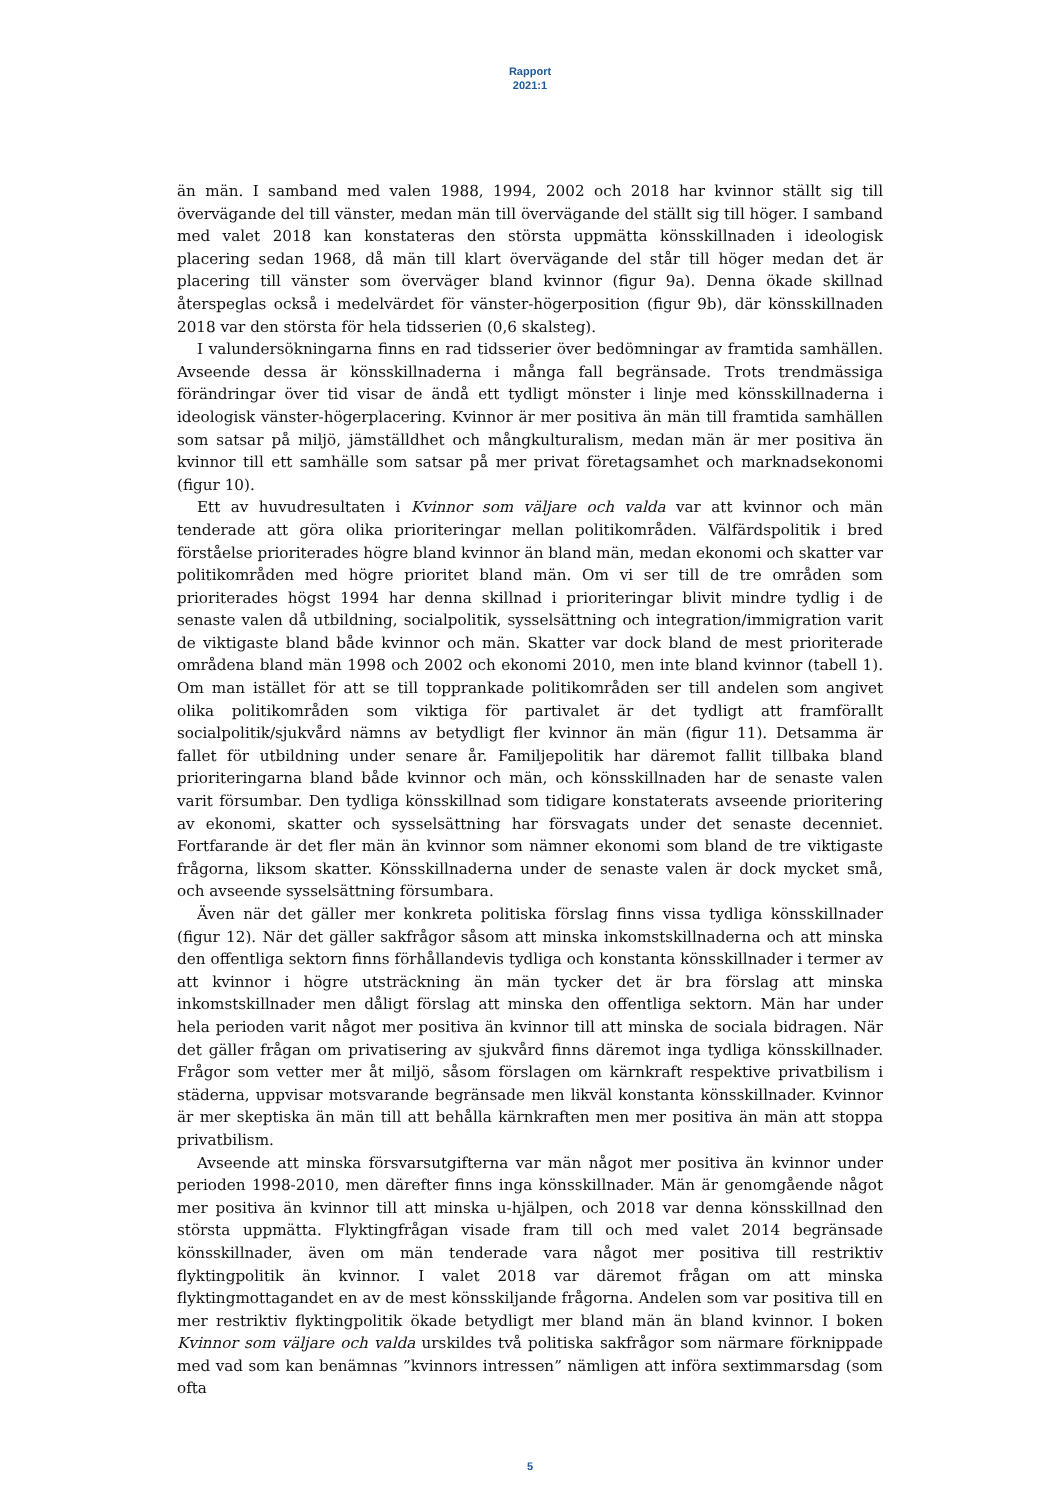Rapport
2021:1
än män. I samband med valen 1988, 1994, 2002 och 2018 har kvinnor ställt sig till övervägande del till vänster, medan män till övervägande del ställt sig till höger. I samband med valet 2018 kan konstateras den största uppmätta könsskillnaden i ideologisk placering sedan 1968, då män till klart övervägande del står till höger medan det är placering till vänster som överväger bland kvinnor (figur 9a). Denna ökade skillnad återspeglas också i medelvärdet för vänster-högerposition (figur 9b), där könsskillnaden 2018 var den största för hela tidsserien (0,6 skalsteg).
I valundersökningarna finns en rad tidsserier över bedömningar av framtida samhällen. Avseende dessa är könsskillnaderna i många fall begränsade. Trots trendmässiga förändringar över tid visar de ändå ett tydligt mönster i linje med könsskillnaderna i ideologisk vänster-högerplacering. Kvinnor är mer positiva än män till framtida samhällen som satsar på miljö, jämställdhet och mångkulturalism, medan män är mer positiva än kvinnor till ett samhälle som satsar på mer privat företagsamhet och marknadsekonomi (figur 10).
Ett av huvudresultaten i Kvinnor som väljare och valda var att kvinnor och män tenderade att göra olika prioriteringar mellan politikområden. Välfärdspolitik i bred förståelse prioriterades högre bland kvinnor än bland män, medan ekonomi och skatter var politikområden med högre prioritet bland män. Om vi ser till de tre områden som prioriterades högst 1994 har denna skillnad i prioriteringar blivit mindre tydlig i de senaste valen då utbildning, socialpolitik, sysselsättning och integration/immigration varit de viktigaste bland både kvinnor och män. Skatter var dock bland de mest prioriterade områdena bland män 1998 och 2002 och ekonomi 2010, men inte bland kvinnor (tabell 1). Om man istället för att se till topprankade politikområden ser till andelen som angivet olika politikområden som viktiga för partivalet är det tydligt att framförallt socialpolitik/sjukvård nämns av betydligt fler kvinnor än män (figur 11). Detsamma är fallet för utbildning under senare år. Familjepolitik har däremot fallit tillbaka bland prioriteringarna bland både kvinnor och män, och könsskillnaden har de senaste valen varit försumbar. Den tydliga könsskillnad som tidigare konstaterats avseende prioritering av ekonomi, skatter och sysselsättning har försvagats under det senaste decenniet. Fortfarande är det fler män än kvinnor som nämner ekonomi som bland de tre viktigaste frågorna, liksom skatter. Könsskillnaderna under de senaste valen är dock mycket små, och avseende sysselsättning försumbara.
Även när det gäller mer konkreta politiska förslag finns vissa tydliga könsskillnader (figur 12). När det gäller sakfrågor såsom att minska inkomstskillnaderna och att minska den offentliga sektorn finns förhållandevis tydliga och konstanta könsskillnader i termer av att kvinnor i högre utsträckning än män tycker det är bra förslag att minska inkomstskillnader men dåligt förslag att minska den offentliga sektorn. Män har under hela perioden varit något mer positiva än kvinnor till att minska de sociala bidragen. När det gäller frågan om privatisering av sjukvård finns däremot inga tydliga könsskillnader. Frågor som vetter mer åt miljö, såsom förslagen om kärnkraft respektive privatbilism i städerna, uppvisar motsvarande begränsade men likväl konstanta könsskillnader. Kvinnor är mer skeptiska än män till att behålla kärnkraften men mer positiva än män att stoppa privatbilism.
Avseende att minska försvarsutgifterna var män något mer positiva än kvinnor under perioden 1998-2010, men därefter finns inga könsskillnader. Män är genomgående något mer positiva än kvinnor till att minska u-hjälpen, och 2018 var denna könsskillnad den största uppmätta. Flyktingfrågan visade fram till och med valet 2014 begränsade könsskillnader, även om män tenderade vara något mer positiva till restriktiv flyktingpolitik än kvinnor. I valet 2018 var däremot frågan om att minska flyktingmottagandet en av de mest könsskiljande frågorna. Andelen som var positiva till en mer restriktiv flyktingpolitik ökade betydligt mer bland män än bland kvinnor. I boken Kvinnor som väljare och valda urskildes två politiska sakfrågor som närmare förknippade med vad som kan benämnas ”kvinnors intressen” nämligen att införa sextimmarsdag (som ofta
5